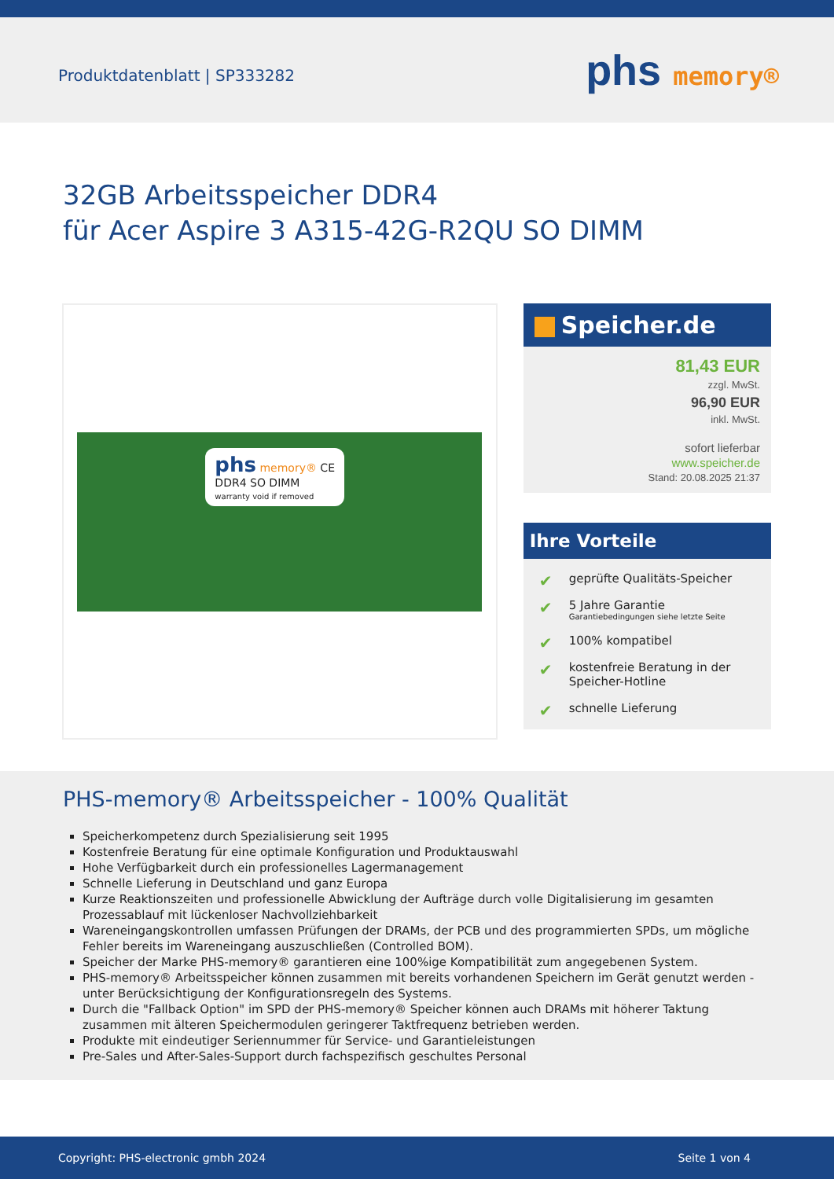Produktdatenblatt | SP333282
phs memory®
32GB Arbeitsspeicher DDR4
für Acer Aspire 3 A315-42G-R2QU SO DIMM
phs memory® CE
DDR4 SO DIMM
warranty void if removed
Speicher.de
81,43 EUR
zzgl. MwSt.
96,90 EUR
inkl. MwSt.
sofort lieferbar
www.speicher.de
Stand: 20.08.2025 21:37
Ihre Vorteile
geprüfte Qualitäts-Speicher
5 Jahre Garantie
Garantiebedingungen siehe letzte Seite
100% kompatibel
kostenfreie Beratung in der Speicher-Hotline
schnelle Lieferung
PHS-memory® Arbeitsspeicher - 100% Qualität
Speicherkompetenz durch Spezialisierung seit 1995
Kostenfreie Beratung für eine optimale Konfiguration und Produktauswahl
Hohe Verfügbarkeit durch ein professionelles Lagermanagement
Schnelle Lieferung in Deutschland und ganz Europa
Kurze Reaktionszeiten und professionelle Abwicklung der Aufträge durch volle Digitalisierung im gesamten Prozessablauf mit lückenloser Nachvollziehbarkeit
Wareneingangskontrollen umfassen Prüfungen der DRAMs, der PCB und des programmierten SPDs, um mögliche Fehler bereits im Wareneingang auszuschließen (Controlled BOM).
Speicher der Marke PHS-memory® garantieren eine 100%ige Kompatibilität zum angegebenen System.
PHS-memory® Arbeitsspeicher können zusammen mit bereits vorhandenen Speichern im Gerät genutzt werden - unter Berücksichtigung der Konfigurationsregeln des Systems.
Durch die "Fallback Option" im SPD der PHS-memory® Speicher können auch DRAMs mit höherer Taktung zusammen mit älteren Speichermodulen geringerer Taktfrequenz betrieben werden.
Produkte mit eindeutiger Seriennummer für Service- und Garantieleistungen
Pre-Sales und After-Sales-Support durch fachspezifisch geschultes Personal
Copyright: PHS-electronic gmbh 2024 Seite 1 von 4